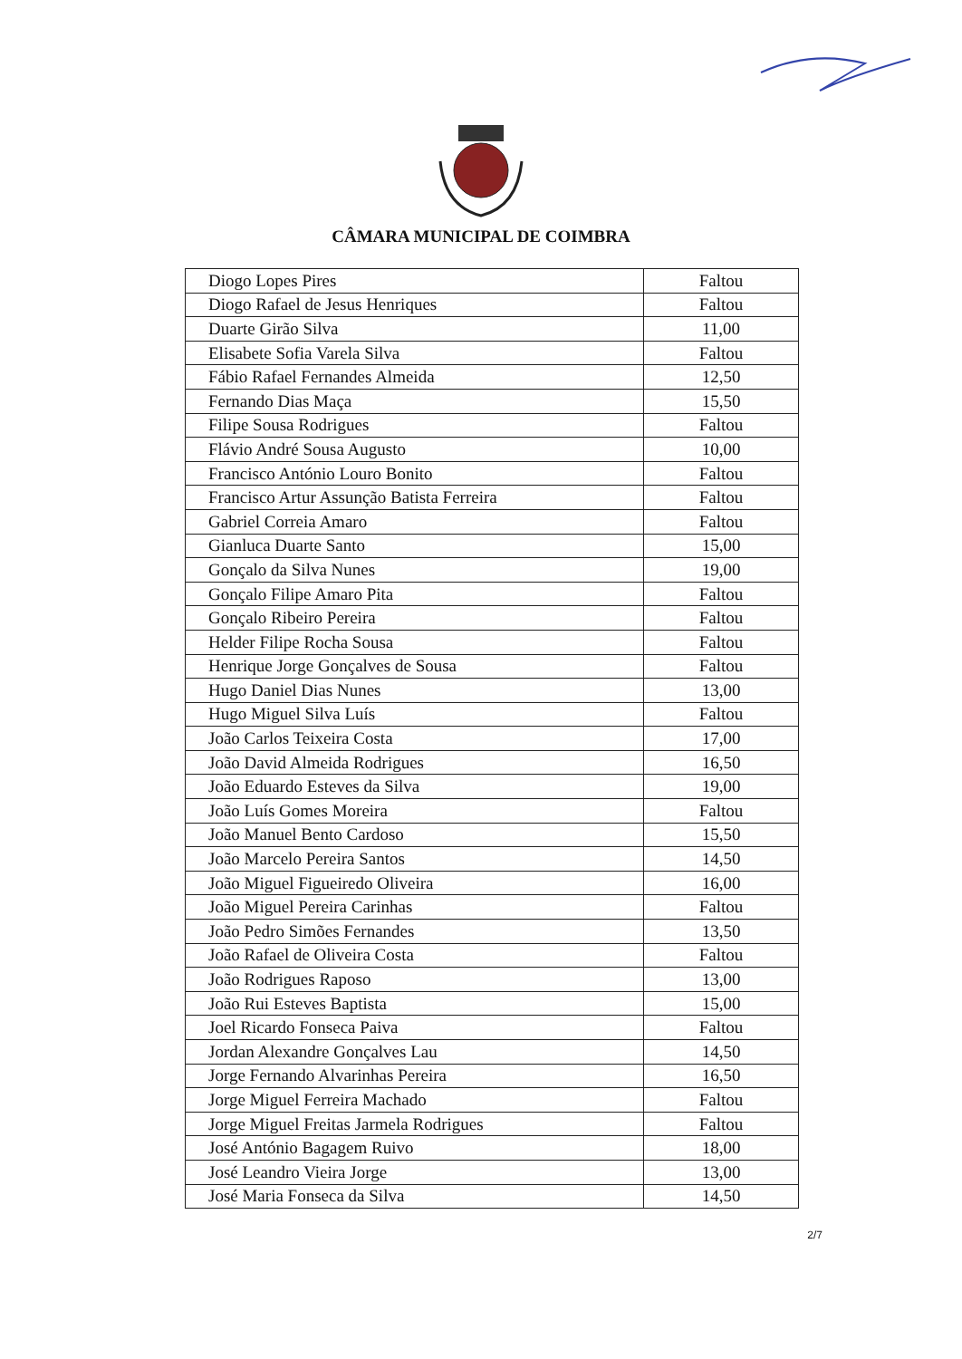CÂMARA MUNICIPAL DE COIMBRA
| Diogo Lopes Pires | Faltou |
| Diogo Rafael de Jesus Henriques | Faltou |
| Duarte Girão Silva | 11,00 |
| Elisabete Sofia Varela Silva | Faltou |
| Fábio Rafael Fernandes Almeida | 12,50 |
| Fernando Dias Maça | 15,50 |
| Filipe Sousa Rodrigues | Faltou |
| Flávio André Sousa Augusto | 10,00 |
| Francisco António Louro Bonito | Faltou |
| Francisco Artur Assunção Batista Ferreira | Faltou |
| Gabriel Correia Amaro | Faltou |
| Gianluca Duarte Santo | 15,00 |
| Gonçalo da Silva Nunes | 19,00 |
| Gonçalo Filipe Amaro Pita | Faltou |
| Gonçalo Ribeiro Pereira | Faltou |
| Helder Filipe Rocha Sousa | Faltou |
| Henrique Jorge Gonçalves de Sousa | Faltou |
| Hugo Daniel Dias Nunes | 13,00 |
| Hugo Miguel Silva Luís | Faltou |
| João Carlos Teixeira Costa | 17,00 |
| João David Almeida Rodrigues | 16,50 |
| João Eduardo Esteves da Silva | 19,00 |
| João Luís Gomes Moreira | Faltou |
| João Manuel Bento Cardoso | 15,50 |
| João Marcelo Pereira Santos | 14,50 |
| João Miguel Figueiredo Oliveira | 16,00 |
| João Miguel Pereira Carinhas | Faltou |
| João Pedro Simões Fernandes | 13,50 |
| João Rafael de Oliveira Costa | Faltou |
| João Rodrigues Raposo | 13,00 |
| João Rui Esteves Baptista | 15,00 |
| Joel Ricardo Fonseca Paiva | Faltou |
| Jordan Alexandre Gonçalves Lau | 14,50 |
| Jorge Fernando Alvarinhas Pereira | 16,50 |
| Jorge Miguel Ferreira Machado | Faltou |
| Jorge Miguel Freitas Jarmela Rodrigues | Faltou |
| José António Bagagem Ruivo | 18,00 |
| José Leandro Vieira Jorge | 13,00 |
| José Maria Fonseca da Silva | 14,50 |
2/7